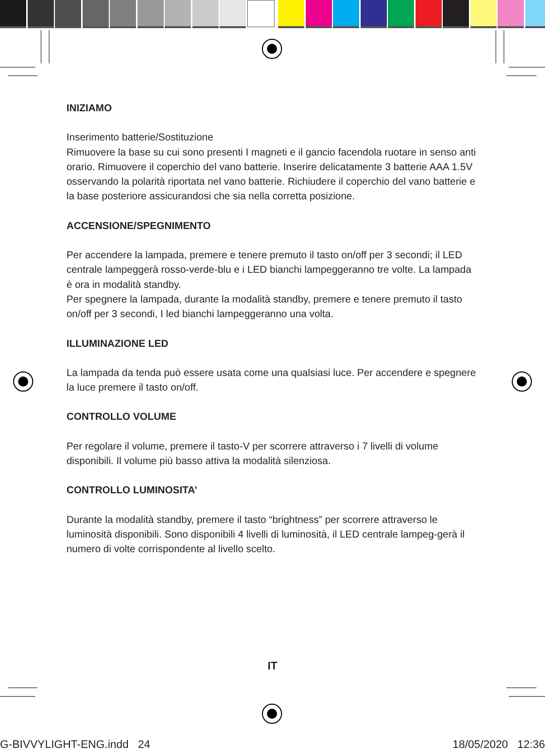INIZIAMO
Inserimento batterie/Sostituzione
Rimuovere la base su cui sono presenti I magneti e il gancio facendola ruotare in senso anti orario. Rimuovere il coperchio del vano batterie. Inserire delicatamente 3 batterie AAA 1.5V osservando la polarità riportata nel vano batterie. Richiudere il coperchio del vano batterie e la base posteriore assicurandosi che sia nella corretta posizione.
ACCENSIONE/SPEGNIMENTO
Per accendere la lampada, premere e tenere premuto il tasto on/off per 3 secondi; il LED centrale lampeggerà rosso-verde-blu e i LED bianchi lampeggeranno tre volte. La lampada è ora in modalità standby.
Per spegnere la lampada, durante la modalità standby, premere e tenere premuto il tasto on/off per 3 secondi, I led bianchi lampeggeranno una volta.
ILLUMINAZIONE LED
La lampada da tenda può essere usata come una qualsiasi luce. Per accendere e spegnere la luce premere il tasto on/off.
CONTROLLO VOLUME
Per regolare il volume, premere il tasto-V per scorrere attraverso i 7 livelli di volume disponibili. Il volume più basso attiva la modalità silenziosa.
CONTROLLO LUMINOSITA’
Durante la modalità standby, premere il tasto “brightness” per scorrere attraverso le luminosità disponibili. Sono disponibili 4 livelli di luminosità, il LED centrale lampeg-gerà il numero di volte corrispondente al livello scelto.
IT
G-BIVVYLIGHT-ENG.indd 24 18/05/2020 12:36